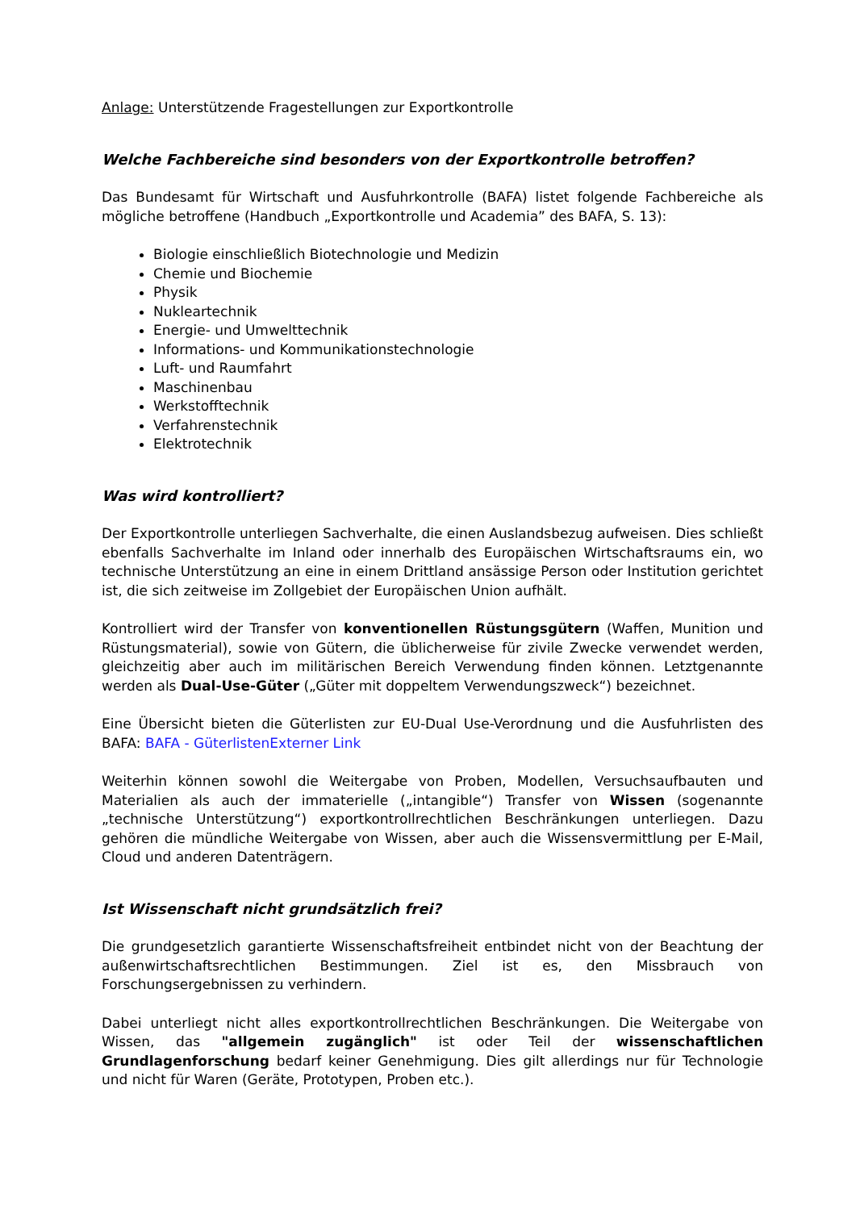Anlage: Unterstützende Fragestellungen zur Exportkontrolle
Welche Fachbereiche sind besonders von der Exportkontrolle betroffen?
Das Bundesamt für Wirtschaft und Ausfuhrkontrolle (BAFA) listet folgende Fachbereiche als mögliche betroffene (Handbuch „Exportkontrolle und Academia” des BAFA, S. 13):
Biologie einschließlich Biotechnologie und Medizin
Chemie und Biochemie
Physik
Nukleartechnik
Energie- und Umwelttechnik
Informations- und Kommunikationstechnologie
Luft- und Raumfahrt
Maschinenbau
Werkstofftechnik
Verfahrenstechnik
Elektrotechnik
Was wird kontrolliert?
Der Exportkontrolle unterliegen Sachverhalte, die einen Auslandsbezug aufweisen. Dies schließt ebenfalls Sachverhalte im Inland oder innerhalb des Europäischen Wirtschaftsraums ein, wo technische Unterstützung an eine in einem Drittland ansässige Person oder Institution gerichtet ist, die sich zeitweise im Zollgebiet der Europäischen Union aufhält.
Kontrolliert wird der Transfer von konventionellen Rüstungsgütern (Waffen, Munition und Rüstungsmaterial), sowie von Gütern, die üblicherweise für zivile Zwecke verwendet werden, gleichzeitig aber auch im militärischen Bereich Verwendung finden können. Letztgenannte werden als Dual-Use-Güter („Güter mit doppeltem Verwendungszweck“) bezeichnet.
Eine Übersicht bieten die Güterlisten zur EU-Dual Use-Verordnung und die Ausfuhrlisten des BAFA: BAFA - GüterlistenExterner Link
Weiterhin können sowohl die Weitergabe von Proben, Modellen, Versuchsaufbauten und Materialien als auch der immaterielle („intangible“) Transfer von Wissen (sogenannte „technische Unterstützung“) exportkontrollrechtlichen Beschränkungen unterliegen. Dazu gehören die mündliche Weitergabe von Wissen, aber auch die Wissensvermittlung per E-Mail, Cloud und anderen Datenträgern.
Ist Wissenschaft nicht grundsätzlich frei?
Die grundgesetzlich garantierte Wissenschaftsfreiheit entbindet nicht von der Beachtung der außenwirtschaftsrechtlichen Bestimmungen. Ziel ist es, den Missbrauch von Forschungsergebnissen zu verhindern.
Dabei unterliegt nicht alles exportkontrollrechtlichen Beschränkungen. Die Weitergabe von Wissen, das "allgemein zugänglich" ist oder Teil der wissenschaftlichen Grundlagenforschung bedarf keiner Genehmigung. Dies gilt allerdings nur für Technologie und nicht für Waren (Geräte, Prototypen, Proben etc.).